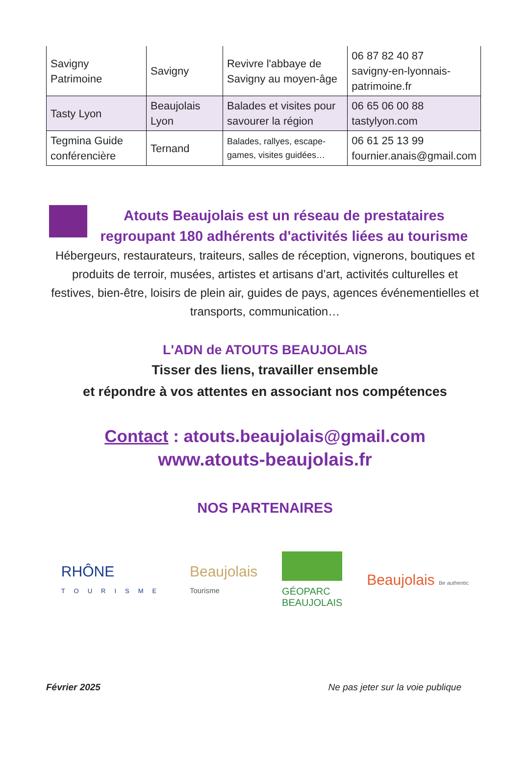| Savigny Patrimoine | Savigny | Revivre l'abbaye de Savigny au moyen-âge | 06 87 82 40 87 savigny-en-lyonnais-patrimoine.fr |
| Tasty Lyon | Beaujolais Lyon | Balades et visites pour savourer la région | 06 65 06 00 88 tastylyon.com |
| Tegmina Guide conférencière | Ternand | Balades, rallyes, escape-games, visites guidées… | 06 61 25 13 99 fournier.anais@gmail.com |
Atouts Beaujolais est un réseau de prestataires
regroupant 180 adhérents d'activités liées au tourisme
Hébergeurs, restaurateurs, traiteurs, salles de réception, vignerons, boutiques et produits de terroir, musées, artistes et artisans d’art, activités culturelles et festives, bien-être, loisirs de plein air, guides de pays, agences événementielles et transports, communication…
L'ADN de ATOUTS BEAUJOLAIS
Tisser des liens, travailler ensemble
et répondre à vos attentes en associant nos compétences
Contact : atouts.beaujolais@gmail.com
www.atouts-beaujolais.fr
NOS PARTENAIRES
RHÔNE
TOURISME
Beaujolais
Tourisme
GÉOPARC
BEAUJOLAIS
Beaujolais Be authentic
Février 2025 Ne pas jeter sur la voie publique